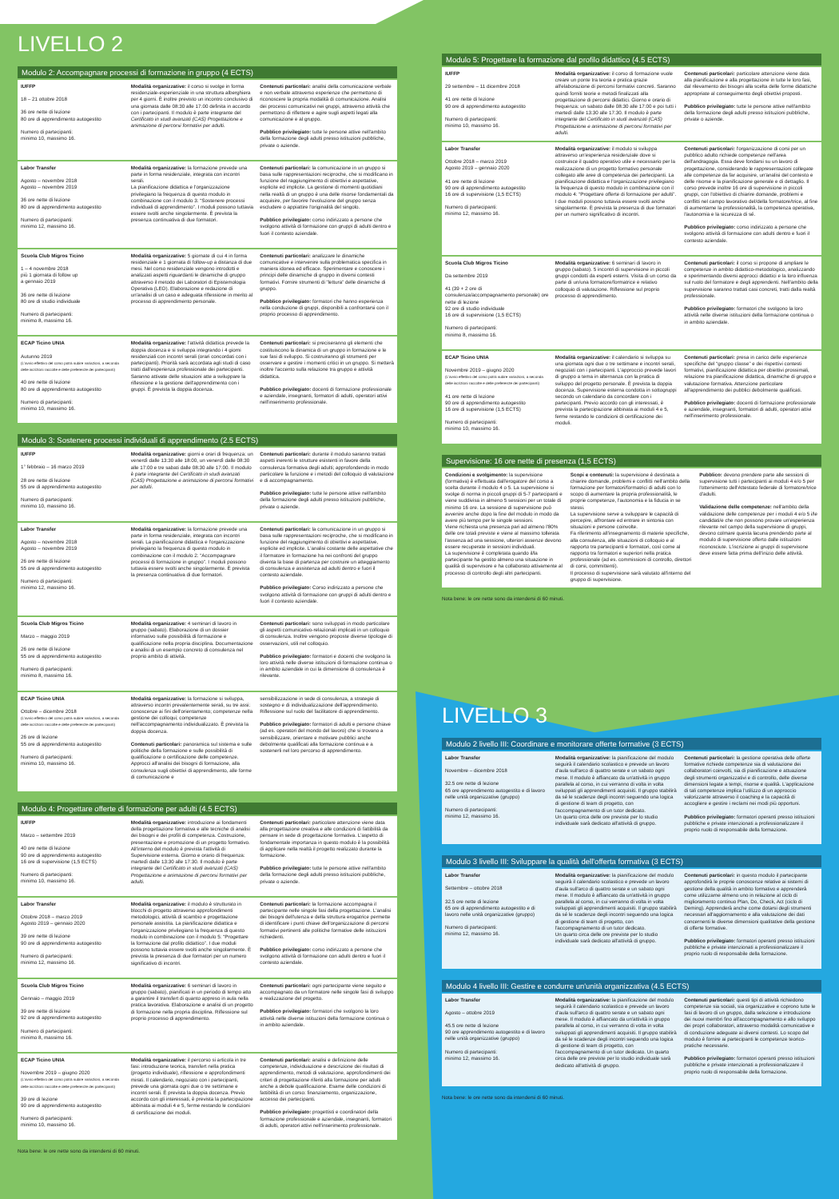LIVELLO 2
Modulo 2: Accompagnare processi di formazione in gruppo (4 ECTS)
| IUFFP 18 – 21 ottobre 2018 36 ore nette di lezione 80 ore di apprendimento autogestito Numero di partecipanti: minimo 10, massimo 16. | Modalità organizzative: il corso si svolge in forma residenziale-esperienziale in una struttura alberghiera per 4 giorni. È inoltre previsto un incontro conclusivo di una giornata dalle 08:30 alle 17:00 definita in accordo con i partecipanti. Il modulo è parte integrante del Certificato in studi avanzati (CAS) Progettazione e animazione di percorsi formativi per adulti. | Contenuti particolari: analisi della comunicazione verbale e non verbale attraverso esperienze che permettono di riconoscere la propria modalità di comunicazione. Analisi dei processi comunicativi nei gruppi, attraverso attività che permettono di riflettere e agire sugli aspetti legati alla comunicazione e al gruppo. Pubblico privilegiato: tutte le persone attive nell'ambito della formazione degli adulti presso istituzioni pubbliche, private o aziende. |
| Labor Transfer Agosto – novembre 2018 Agosto – novembre 2019 36 ore nette di lezione 80 ore di apprendimento autogestito Numero di partecipanti: minimo 12, massimo 16. | Modalità organizzative: la formazione prevede una parte in forma residenziale, integrata con incontri serali. La pianificazione didattica e l'organizzazione privilegiano la frequenza di questo modulo in combinazione con il modulo 3: “Sostenere processi individuali di apprendimento”. I moduli possono tuttavia essere svolti anche singolarmente. È prevista la presenza continuativa di due formatori. | Contenuti particolari: la comunicazione in un gruppo si basa sulle rappresentazioni reciproche, che si modificano in funzione del raggiungimento di obiettivi e aspettative, esplicite ed implicite. La gestione di momenti quotidiani nella realtà di un gruppo è una delle risorse fondamentali da acquisire, per favorire l'evoluzione del gruppo senza escludere o appiattire l'originalità del singolo. Pubblico privilegiato: corso indirizzato a persone che svolgono attività di formazione con gruppi di adulti dentro e fuori il contesto aziendale. |
| Scuola Club Migros Ticino 1 – 4 novembre 2018 più 1 giornata di follow up a gennaio 2019 36 ore nette di lezione 80 ore di studio individuale Numero di partecipanti: minimo 8, massimo 16. | Modalità organizzative: 5 giornate di cui 4 in forma residenziale e 1 giornata di follow-up a distanza di due mesi. Nel corso residenziale vengono introdotti e analizzati aspetti riguardanti le dinamiche di gruppo attraverso il metodo dei Laboratori di Epistemologia Operativa (LEO). Elaborazione e redazione di un'analisi di un caso e adeguata riflessione in merito al processo di apprendimento personale. | Contenuti particolari: analizzare le dinamiche comunicative e intervenire sulla problematica specifica in maniera idonea ed efficace. Sperimentare e conoscere i principi delle dinamiche di gruppo in diversi contesti formativi. Fornire strumenti di “lettura” delle dinamiche di gruppo. Pubblico privilegiato: formatori che hanno esperienza nella conduzione di gruppi, disponibili a confrontarsi con il proprio processo di apprendimento. |
| ECAP Ticino UNIA Autunno 2019 (L'avvio effettivo del corso potrà subire variazioni, a seconda delle iscrizioni raccolte e delle preferenze dei partecipanti) 40 ore nette di lezione 80 ore di apprendimento autogestito Numero di partecipanti: minimo 10, massimo 16. | Modalità organizzative: l'attività didattica prevede la doppia docenza e si sviluppa integrando i 4 giorni residenziali con incontri serali (orari concordati con i partecipanti). Priorità sarà accordata agli studi di caso tratti dall'esperienza professionale dei partecipanti. Saranno attivate delle situazioni atte a sviluppare la riflessione e la gestione dell'apprendimento con i gruppi. È prevista la doppia docenza. | Contenuti particolari: si preciseranno gli elementi che costituiscono la dinamica di un gruppo in formazione e le sue fasi di sviluppo. Si costruiranno gli strumenti per osservare e gestire i momenti critici in un gruppo. Si metterà inoltre l'accento sulla relazione tra gruppo e attività didattica. Pubblico privilegiato: docenti di formazione professionale e aziendale, insegnanti, formatori di adulti, operatori attivi nell'inserimento professionale. |
Modulo 3: Sostenere processi individuali di apprendimento (2.5 ECTS)
| IUFFP 1° febbraio – 16 marzo 2019 28 ore nette di lezione 55 ore di apprendimento autogestito Numero di partecipanti: minimo 10, massimo 16. | Modalità organizzative: giorni e orari di frequenza: un venerdì dalle 13:30 alle 18:00, un venerdì dalle 08:30 alle 17:00 e tre sabati dalle 08:30 alle 17:00. Il modulo è parte integrante del Certificato in studi avanzati (CAS) Progettazione e animazione di percorsi formativi per adulti. | Contenuti particolari: durante il modulo saranno trattati aspetti inerenti le strutture esistenti in favore della consulenza formativa degli adulti; approfondendo in modo particolare la funzione e i metodi del colloquio di valutazione e di accompagnamento. Pubblico privilegiato: tutte le persone attive nell'ambito della formazione degli adulti presso istituzioni pubbliche, private o aziende. |
| Labor Transfer Agosto – novembre 2018 Agosto – novembre 2019 26 ore nette di lezione 55 ore di apprendimento autogestito Numero di partecipanti: minimo 12, massimo 16. | Modalità organizzative: la formazione prevede una parte in forma residenziale, integrata con incontri serali. La pianificazione didattica e l'organizzazione privilegiano la frequenza di questo modulo in combinazione con il modulo 2: “Accompagnare processi di formazione in gruppo”. I moduli possono tuttavia essere svolti anche singolarmente. È prevista la presenza continuativa di due formatori. | Contenuti particolari: la comunicazione in un gruppo si basa sulle rappresentazioni reciproche, che si modificano in funzione del raggiungimento di obiettivi e aspettative, esplicite ed implicite. L'analisi costante delle aspettative che il formatore in formazione ha nei confronti del gruppo diventa la base di partenza per costruire un atteggiamento di consulenza e assistenza ad adulti dentro e fuori il contesto aziendale. Pubblico privilegiato: Corso indirizzato a persone che svolgono attività di formazione con gruppi di adulti dentro e fuori il contesto aziendale. |
| Scuola Club Migros Ticino Marzo – maggio 2019 26 ore nette di lezione 55 ore di apprendimento autogestito Numero di partecipanti: minimo 8, massimo 16. | Modalità organizzative: 4 seminari di lavoro in gruppo (sabato). Elaborazione di un dossier informativo sulle possibilità di formazione e qualificazione nella propria disciplina. Documentazione e analisi di un esempio concreto di consulenza nel proprio ambito di attività. | Contenuti particolari: sono sviluppati in modo particolare gli aspetti comunicativo-relazionali implicati in un colloquio di consulenza. Inoltre vengono proposte diverse tipologie di osservazioni, utili nel colloquio. Pubblico privilegiato: formatori e docenti che svolgono la loro attività nelle diverse istituzioni di formazione continua o in ambito aziendale in cui la dimensione di consulenza è rilevante. |
| ECAP Ticino UNIA Ottobre – dicembre 2018 (L'avvio effettivo del corso potrà subire variazioni, a seconda delle iscrizioni raccolte e delle preferenze dei partecipanti) 26 ore di lezione 55 ore di apprendimento autogestito Numero di partecipanti: minimo 10, massimo 16. | Modalità organizzative: la formazione si sviluppa, attraverso incontri prevalentemente serali, su tre assi: conoscenze ai fini dell'orientamento; competenze nella gestione dei colloqui; competenze nell'accompagnamento individualizzato. È prevista la doppia docenza. Contenuti particolari: panoramica sul sistema e sulle politiche della formazione e sulle possibilità di qualificazione o certificazione delle competenze. Approcci all'analisi dei bisogni di formazione, alla consulenza sugli obiettivi di apprendimento, alle forme di comunicazione e | sensibilizzazione in sede di consulenza, a strategie di sostegno e di individualizzazione dell'apprendimento. Riflessione sul ruolo del facilitatore di apprendimento. Pubblico privilegiato: formatori di adulti e persone chiave (ad es. operatori del mondo del lavoro) che si trovano a sensibilizzare, orientare e motivare pubblici anche debolmente qualificati alla formazione continua e a sostenerli nel loro percorso di apprendimento. |
Modulo 4: Progettare offerte di formazione per adulti (4.5 ECTS)
| IUFFP Marzo – settembre 2019 40 ore nette di lezione 90 ore di apprendimento autogestito 16 ore di supervisione (1,5 ECTS) Numero di partecipanti: minimo 10, massimo 16. | Modalità organizzative: introduzione ai fondamenti della progettazione formativa e alle tecniche di analisi dei bisogni e dei profili di competenza. Costruzione, presentazione e promozione di un progetto formativo. All'interno del modulo è prevista l'attività di Supervisione esterna. Giorno e orario di frequenza: martedì dalle 13:30 alle 17:30. Il modulo è parte integrante del Certificato in studi avanzati (CAS) Progettazione e animazione di percorsi formativi per adulti. | Contenuti particolari: particolare attenzione viene data alla progettazione creativa e alle condizioni di fattibilità da pensare in sede di progettazione formativa. L'aspetto di fondamentale importanza in questo modulo è la possibilità di applicare nella realtà il progetto realizzato durante la formazione. Pubblico privilegiato: tutte le persone attive nell'ambito della formazione degli adulti presso istituzioni pubbliche, private o aziende. |
| Labor Transfer Ottobre 2018 – marzo 2019 Agosto 2019 – gennaio 2020 39 ore nette di lezione 90 ore di apprendimento autogestito Numero di partecipanti: minimo 12, massimo 16. | Modalità organizzative: il modulo è strutturato in blocchi di progetto attraverso approfondimenti metodologici, attività di scambio e progettazione personale assistita. La pianificazione didattica e l'organizzazione privilegiano la frequenza di questo modulo in combinazione con il modulo 5: “Progettare la formazione dal profilo didattico”. I due moduli possono tuttavia essere svolti anche singolarmente. È prevista la presenza di due formatori per un numero significativo di incontri. | Contenuti particolari: la formazione accompagna il partecipante nelle singole fasi della progettazione. L'analisi dei bisogni dell'utenza e della struttura erogatrice permette di identificare i punti chiave dell'organizzazione di percorsi formativi pertinenti alle politiche formative delle istituzioni richiedenti. Pubblico privilegiato: corso indirizzato a persone che svolgono attività di formazione con adulti dentro e fuori il contesto aziendale. |
| Scuola Club Migros Ticino Gennaio – maggio 2019 39 ore nette di lezione 92 ore di apprendimento autogestito Numero di partecipanti: minimo 8, massimo 16. | Modalità organizzative: 6 seminari di lavoro in gruppo (sabato), pianificati in un periodo di tempo atto a garantire il transfert di quanto appreso in aula nella pratica lavorativa. Elaborazione e analisi di un progetto di formazione nella propria disciplina. Riflessione sul proprio processo di apprendimento. | Contenuti particolari: ogni partecipante viene seguito e accompagnato da un formatore nelle singole fasi di sviluppo e realizzazione del progetto. Pubblico privilegiato: formatori che svolgono la loro attività nelle diverse istituzioni della formazione continua o in ambito aziendale. |
| ECAP Ticino UNIA Novembre 2019 – giugno 2020 (L'avvio effettivo del corso potrà subire variazioni, a seconda delle iscrizioni raccolte e delle preferenze dei partecipanti) 39 ore di lezione 90 ore di apprendimento autogestito Numero di partecipanti: minimo 10, massimo 16. | Modalità organizzative: il percorso si articola in tre fasi: introduzione teorica, transfert nella pratica (progetto individuale), riflessione e approfondimenti mirati. Il calendario, negoziato con i partecipanti, prevede una giornata ogni due o tre settimane e incontri serali. È prevista la doppia docenza. Previo accordo con gli interessati, è prevista la partecipazione abbinata ai moduli 4 e 5, ferme restando le condizioni di certificazione dei moduli. | Contenuti particolari: analisi e definizione delle competenze, individuazione e descrizione dei risultati di apprendimento, metodi di valutazione, approfondimenti dei criteri di progettazione riferiti alla formazione per adulti anche a debole qualificazione. Esame delle condizioni di fattibilità di un corso: finanziamento, organizzazione, accesso dei partecipanti. Pubblico privilegiato: progettisti e coordinatori della formazione professionale e aziendale, insegnanti, formatori di adulti, operatori attivi nell'inserimento professionale. |
Nota bene: le ore nette sono da intendersi di 60 minuti.
Modulo 5: Progettare la formazione dal profilo didattico (4.5 ECTS)
| IUFFP 29 settembre – 11 dicembre 2018 41 ore nette di lezione 90 ore di apprendimento autogestito Numero di partecipanti: minimo 10, massimo 16. | Modalità organizzative: il corso di formazione vuole creare un ponte tra teoria e pratica grazie all'elaborazione di percorsi formativi concreti. Saranno quindi forniti teorie e metodi finalizzati alla progettazione di percorsi didattici. Giorno e orario di frequenza: un sabato dalle 08:30 alle 17:00 e poi tutti i martedì dalle 13:30 alle 17:30. Il modulo è parte integrante del Certificato in studi avanzati (CAS) Progettazione e animazione di percorsi formativi per adulti. | Contenuti particolari: particolare attenzione viene data alla pianificazione e alla progettazione in tutte le loro fasi, dal rilevamento dei bisogni alla scelta delle forme didattiche appropriate al conseguimento degli obiettivi proposti. Pubblico privilegiato: tutte le persone attive nell'ambito della formazione degli adulti presso istituzioni pubbliche, private o aziende. |
| Labor Transfer Ottobre 2018 – marzo 2019 Agosto 2019 – gennaio 2020 41 ore nette di lezione 90 ore di apprendimento autogestito 16 ore di supervisione (1,5 ECTS) Numero di partecipanti: minimo 12, massimo 16. | Modalità organizzative: il modulo si sviluppa attraverso un'esperienza residenziale dove si costruisce il quadro operativo utile e necessario per la realizzazione di un progetto formativo personale collegato alle aree di competenza dei partecipanti. La pianificazione didattica e l'organizzazione privilegiano la frequenza di questo modulo in combinazione con il modulo 4: “Progettare offerte di formazione per adulti”. I due moduli possono tuttavia essere svolti anche singolarmente. È prevista la presenza di due formatori per un numero significativo di incontri. | Contenuti particolari: l'organizzazione di corsi per un pubblico adulto richiede competenze nell'area dell'andragogia. Essa deve fondarsi su un lavoro di progettazione, considerando le rappresentazioni collegate alle competenze da far acquisire, un'analisi del contesto e delle risorse e la pianificazione generale e di dettaglio. Il corso prevede inoltre 16 ore di supervisione in piccoli gruppi, con l'obiettivo di chiarire domande, problemi e conflitti nel campo lavorativo del/della formatore/trice, al fine di aumentarne la professionalità, la competenza operativa, l'autonomia e la sicurezza di sé. Pubblico privilegiato: corso indirizzato a persone che svolgono attività di formazione con adulti dentro e fuori il contesto aziendale. |
| Scuola Club Migros Ticino Da settembre 2019 41 (39 + 2 ore di consulenza/accompagnamento personale) ore nette di lezione 92 ore di studio individuale 16 ore di supervisione (1,5 ECTS) Numero di partecipanti: minimo 8, massimo 16. | Modalità organizzative: 6 seminari di lavoro in gruppo (sabato). 5 incontri di supervisione in piccoli gruppi condotti da esperti esterni. Visita di un corso da parte di un/una formatore/formatrice e relativo colloquio di valutazione. Riflessione sul proprio processo di apprendimento. | Contenuti particolari: il corso si propone di ampliare le competenze in ambito didattico-metodologico, analizzando e sperimentando diversi approcci didattici e la loro influenza sul ruolo del formatore e degli apprendenti. Nell'ambito della supervisione saranno trattati casi concreti, tratti dalla realtà professionale. Pubblico privilegiato: formatori che svolgono la loro attività nelle diverse istituzioni della formazione continua o in ambito aziendale. |
| ECAP Ticino UNIA Novembre 2019 – giugno 2020 (L'avvio effettivo del corso potrà subire variazioni, a seconda delle iscrizioni raccolte e delle preferenze dei partecipanti) 41 ore nette di lezione 90 ore di apprendimento autogestito 16 ore di supervisione (1,5 ECTS) Numero di partecipanti: minimo 10, massimo 16. | Modalità organizzative: il calendario si sviluppa su una giornata ogni due o tre settimane e incontri serali, negoziati con i partecipanti. L'approccio prevede lavori di gruppo a tema in alternanza con la pratica di sviluppo del progetto personale. È prevista la doppia docenza. Supervisione esterna condotta in sottogruppi secondo un calendario da concordare con i partecipanti. Previo accordo con gli interessati, è prevista la partecipazione abbinata ai moduli 4 e 5, ferme restando le condizioni di certificazione dei moduli. | Contenuti particolari: presa in carico delle esperienze specifiche del “gruppo classe” e dei rispettivi contesti formativi, pianificazione didattica per obiettivi prossimali, relazione tra pianificazione didattica, dinamiche di gruppo e valutazione formativa. Attenzione particolare all'apprendimento dei pubblici debolmente qualificati. Pubblico privilegiato: docenti di formazione professionale e aziendale, insegnanti, formatori di adulti, operatori attivi nell'inserimento professionale. |
Supervisione: 16 ore nette di presenza (1,5 ECTS)
| Condizioni e svolgimento: la supervisione (formativa) è effettuata dall'erogatore del corso a scelta durante il modulo 4 o 5. La supervisione si svolge di norma in piccoli gruppi di 5-7 partecipanti e viene suddivisa in almeno 5 sessioni per un totale di minimo 16 ore. La sessione di supervisione può avvenire anche dopo la fine del modulo in modo da avere più tempo per le singole sessioni. Viene richiesta una presenza pari ad almeno l'80% delle ore totali previste e viene al massimo tollerata l'assenza ad una sessione, ulteriori assenze devono essere recuperate in sessioni individuali. La supervisione è completata quando il/la partecipante ha gestito almeno una situazione in qualità di supervisore e ha collaborato attivamente al processo di controllo degli altri partecipanti. | Scopi e contenuti: la supervisione è destinata a chiarire domande, problemi e conflitti nell'ambito della formazione per formatori/formatrici di adulti con lo scopo di aumentare la propria professionalità, le proprie competenze, l'autonomia e la fiducia in se stessi. La supervisione serve a sviluppare le capacità di percepire, affrontare ed entrare in sintonia con situazioni e persone coinvolte. Fa riferimento all'insegnamento di materie specifiche, alla consulenza, alle situazioni di colloquio e al rapporto tra partecipanti e formatori, così come al rapporto tra formatori e superiori nella pratica professionale (ad es. commissioni di controllo, direttori di corsi, committenti). Il processo di supervisione sarà valutato all'interno del gruppo di supervisione. | Pubblico: devono prendere parte alle sessioni di supervisione tutti i partecipanti ai moduli 4 e/o 5 per l'ottenimento dell'Attestato federale di formatore/trice d'adulti. Validazione delle competenze: nell'ambito della validazione delle competenze per i moduli 4 e/o 5 i/le candidati/e che non possono provare un'esperienza rilevante nel campo della supervisione di gruppi, devono colmare questa lacuna prendendo parte al modulo di supervisione offerto dalle istituzioni riconosciute. L'iscrizione ai gruppi di supervisone deve essere fatta prima dell'inizio delle attività. |
Nota bene: le ore nette sono da intendersi di 60 minuti.
LIVELLO 3
Modulo 2 livello III: Coordinare e monitorare offerte formative (3 ECTS)
| Labor Transfer Novembre – dicembre 2018 32.5 ore nette di lezione 65 ore apprendimento autogestito e di lavoro nelle unità organizzative (gruppo) Numero di partecipanti: minimo 12, massimo 16. | Modalità organizzative: la pianificazione del modulo seguirà il calendario scolastico e prevede un lavoro d'aula sull'arco di quattro serate e un sabato ogni mese. Il modulo è affiancato da un'attività in gruppo parallela al corso, in cui verranno di volta in volta sviluppati gli apprendimenti acquisiti. Il gruppo stabilirà da sé le scadenze degli incontri seguendo una logica di gestione di team di progetto, con l'accompagnamento di un tutor dedicato. Un quarto circa delle ore previste per lo studio individuale sarà dedicato all'attività di gruppo. | Contenuti particolari: la gestione operativa delle offerte formative richiede competenze sia di valutazione dei collaboratori coinvolti, sia di pianificazione e attuazione degli strumenti organizzativi e di controllo, delle diverse dimensioni legate a tempi, risorse e qualità. L'applicazione di tali competenze implica l'utilizzo di un approccio valorizzante attraverso il coaching e la capacità di accogliere e gestire i reclami nei modi più opportuni. Pubblico privilegiato: formatori operanti presso istituzioni pubbliche e private intenzionati a professionalizzare il proprio ruolo di responsabile della formazione. |
Modulo 3 livello III: Sviluppare la qualità dell'offerta formativa (3 ECTS)
| Labor Transfer Settembre – ottobre 2018 32.5 ore nette di lezione 65 ore di apprendimento autogestito e di lavoro nelle unità organizzative (gruppo) Numero di partecipanti: minimo 12, massimo 16. | Modalità organizzative: la pianificazione del modulo seguirà il calendario scolastico e prevede un lavoro d'aula sull'arco di quattro serate e un sabato ogni mese. Il modulo è affiancato da un'attività in gruppo parallela al corso, in cui verranno di volta in volta sviluppati gli apprendimenti acquisiti. Il gruppo stabilirà da sé le scadenze degli incontri seguendo una logica di gestione di team di progetto, con l'accompagnamento di un tutor dedicato. Un quarto circa delle ore previste per lo studio individuale sarà dedicato all'attività di gruppo. | Contenuti particolari: in questo modulo il partecipante approfondirà le proprie conoscenze relative ai sistemi di gestione della qualità in ambito formativo e apprenderà come utilizzarne almeno uno in relazione al ciclo di miglioramento continuo Plan, Do, Check, Act (ciclo di Deming). Apprenderà anche come dotarsi degli strumenti necessari all'aggiornamento e alla valutazione dei dati concernenti le diverse dimensioni qualitative della gestione di offerte formative. Pubblico privilegiato: formatori operanti presso istituzioni pubbliche e private intenzionati a professionalizzare il proprio ruolo di responsabile della formazione. |
Modulo 4 livello III: Gestire e condurre un'unità organizzativa (4.5 ECTS)
| Labor Transfer Agosto – ottobre 2019 45.5 ore nette di lezione 90 ore apprendimento autogestito e di lavoro nelle unità organizzative (gruppo) Numero di partecipanti: minimo 12, massimo 16. | Modalità organizzative: la pianificazione del modulo seguirà il calendario scolastico e prevede un lavoro d'aula sull'arco di quattro serate e un sabato ogni mese. Il modulo è affiancato da un'attività in gruppo parallela al corso, in cui verranno di volta in volta sviluppati gli apprendimenti acquisiti. Il gruppo stabilirà da sé le scadenze degli incontri seguendo una logica di gestione di team di progetto, con l'accompagnamento di un tutor dedicato. Un quarto circa delle ore previste per lo studio individuale sarà dedicato all'attività di gruppo. | Contenuti particolari: questi tipi di attività richiedono competenze sia sociali, sia organizzative e coprono tutte le fasi di lavoro di un gruppo, dalla selezione e introduzione dei nuovi membri fino all'accompagnamento e allo sviluppo dei propri collaboratori, attraverso modalità comunicative e di conduzione adeguate ai diversi contesti. Lo scopo del modulo è fornire ai partecipanti le competenze teorico-pratiche necessarie. Pubblico privilegiato: formatori operanti presso istituzioni pubbliche e private intenzionati a professionalizzare il proprio ruolo di responsabile della formazione. |
Nota bene: le ore nette sono da intendersi di 60 minuti.